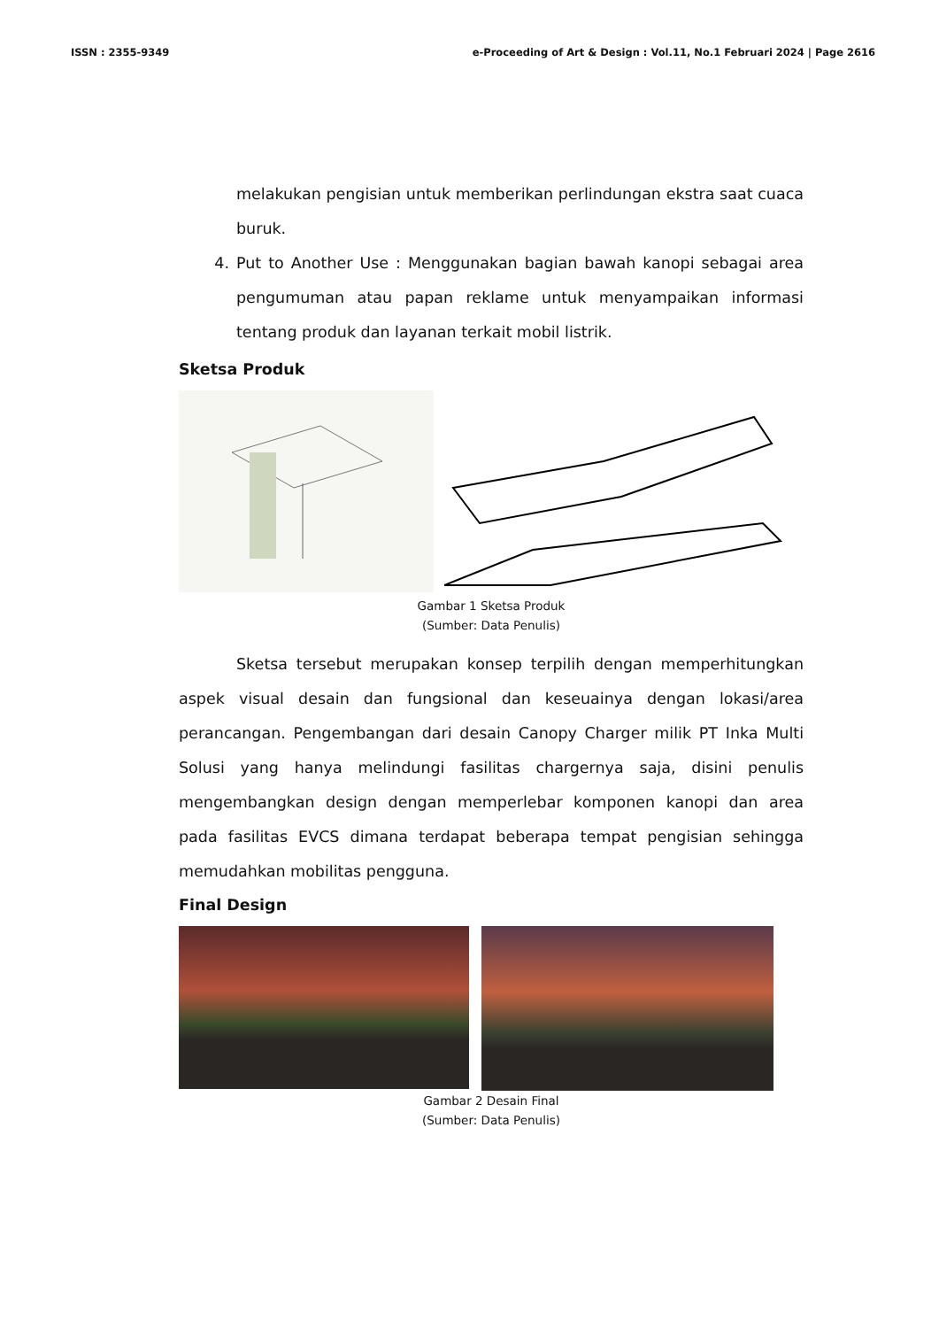ISSN : 2355-9349 e-Proceeding of Art & Design : Vol.11, No.1 Februari 2024 | Page 2616
melakukan pengisian untuk memberikan perlindungan ekstra saat cuaca buruk.
4. Put to Another Use : Menggunakan bagian bawah kanopi sebagai area pengumuman atau papan reklame untuk menyampaikan informasi tentang produk dan layanan terkait mobil listrik.
Sketsa Produk
Gambar 1 Sketsa Produk
(Sumber: Data Penulis)
Sketsa tersebut merupakan konsep terpilih dengan memperhitungkan aspek visual desain dan fungsional dan keseuainya dengan lokasi/area perancangan. Pengembangan dari desain Canopy Charger milik PT Inka Multi Solusi yang hanya melindungi fasilitas chargernya saja, disini penulis mengembangkan design dengan memperlebar komponen kanopi dan area pada fasilitas EVCS dimana terdapat beberapa tempat pengisian sehingga memudahkan mobilitas pengguna.
Final Design
Gambar 2 Desain Final
(Sumber: Data Penulis)